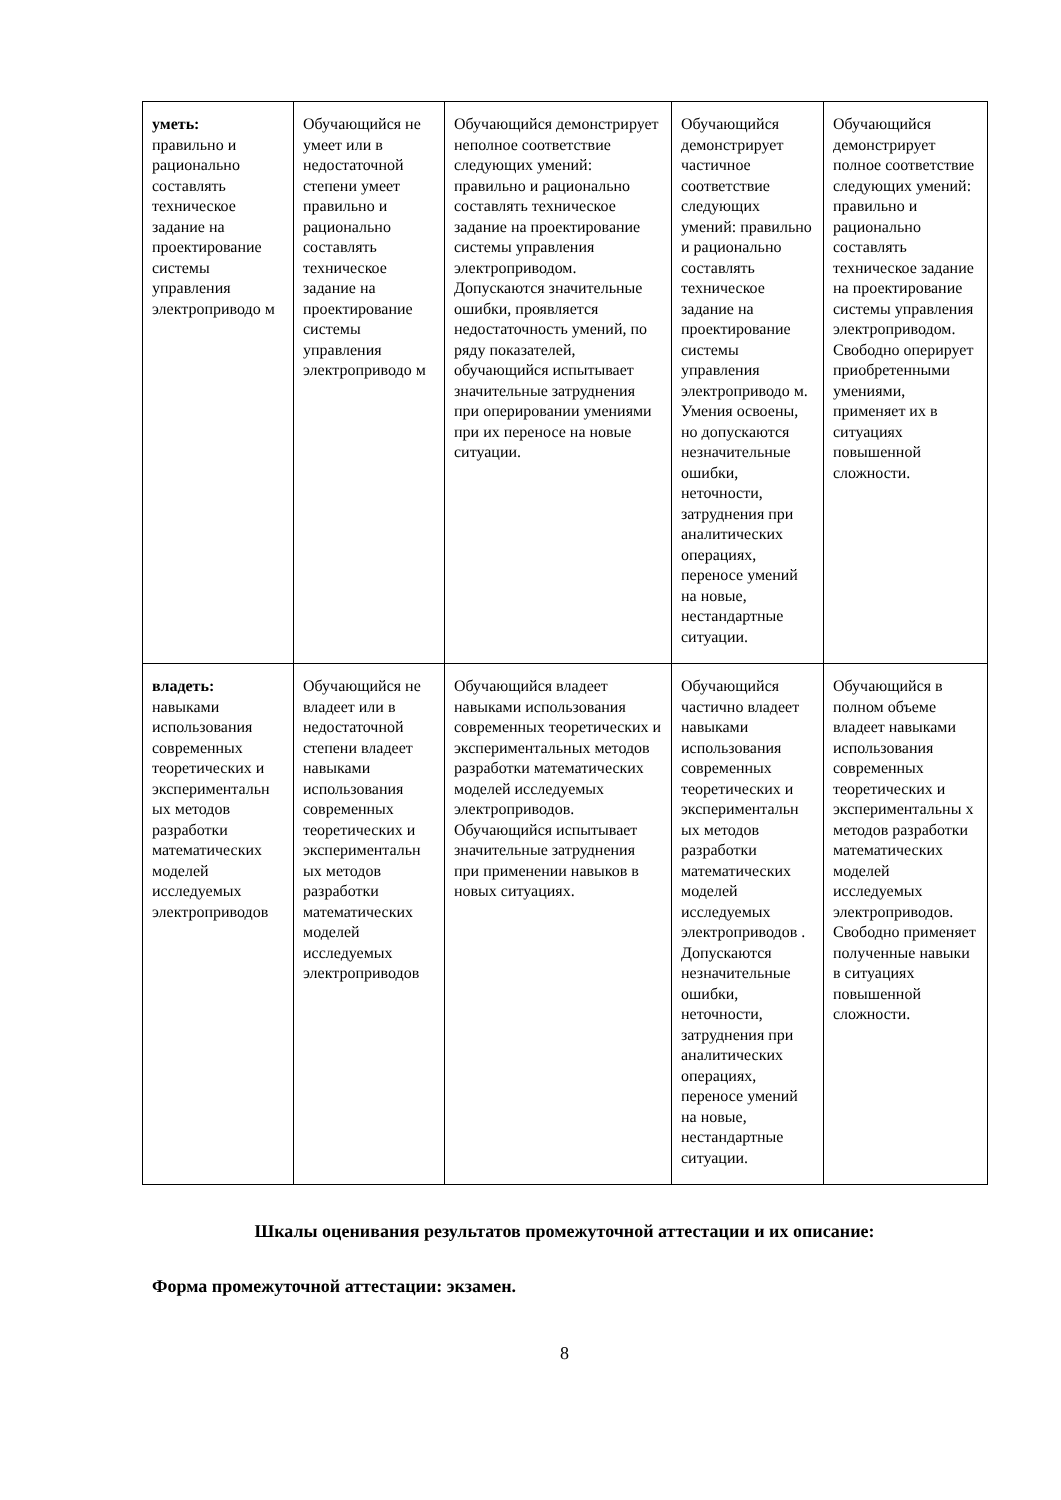| уметь: правильно и рационально составлять техническое задание на проектирование системы управления электроприводо м | Обучающийся не умеет или в недостаточной степени умеет правильно и рационально составлять техническое задание на проектирование системы управления электроприводо м | Обучающийся демонстрирует неполное соответствие следующих умений: правильно и рационально составлять техническое задание на проектирование системы управления электроприводом. Допускаются значительные ошибки, проявляется недостаточность умений, по ряду показателей, обучающийся испытывает значительные затруднения при оперировании умениями при их переносе на новые ситуации. | Обучающийся демонстрирует частичное соответствие следующих умений: правильно и рационально составлять техническое задание на проектирование системы управления электроприводо м. Умения освоены, но допускаются незначительные ошибки, неточности, затруднения при аналитических операциях, переносе умений на новые, нестандартные ситуации. | Обучающийся демонстрирует полное соответствие следующих умений: правильно и рационально составлять техническое задание на проектирование системы управления электроприводом. Свободно оперирует приобретенными умениями, применяет их в ситуациях повышенной сложности. |
| владеть: навыками использования современных теоретических и экспериментальн ых методов разработки математических моделей исследуемых электроприводов | Обучающийся не владеет или в недостаточной степени владеет навыками использования современных теоретических и экспериментальн ых методов разработки математических моделей исследуемых электроприводов | Обучающийся владеет навыками использования современных теоретических и экспериментальных методов разработки математических моделей исследуемых электроприводов. Обучающийся испытывает значительные затруднения при применении навыков в новых ситуациях. | Обучающийся частично владеет навыками использования современных теоретических и экспериментальн ых методов разработки математических моделей исследуемых электроприводов . Допускаются незначительные ошибки, неточности, затруднения при аналитических операциях, переносе умений на новые, нестандартные ситуации. | Обучающийся в полном объеме владеет навыками использования современных теоретических и экспериментальны х методов разработки математических моделей исследуемых электроприводов. Свободно применяет полученные навыки в ситуациях повышенной сложности. |
Шкалы оценивания результатов промежуточной аттестации и их описание:
Форма промежуточной аттестации: экзамен.
8